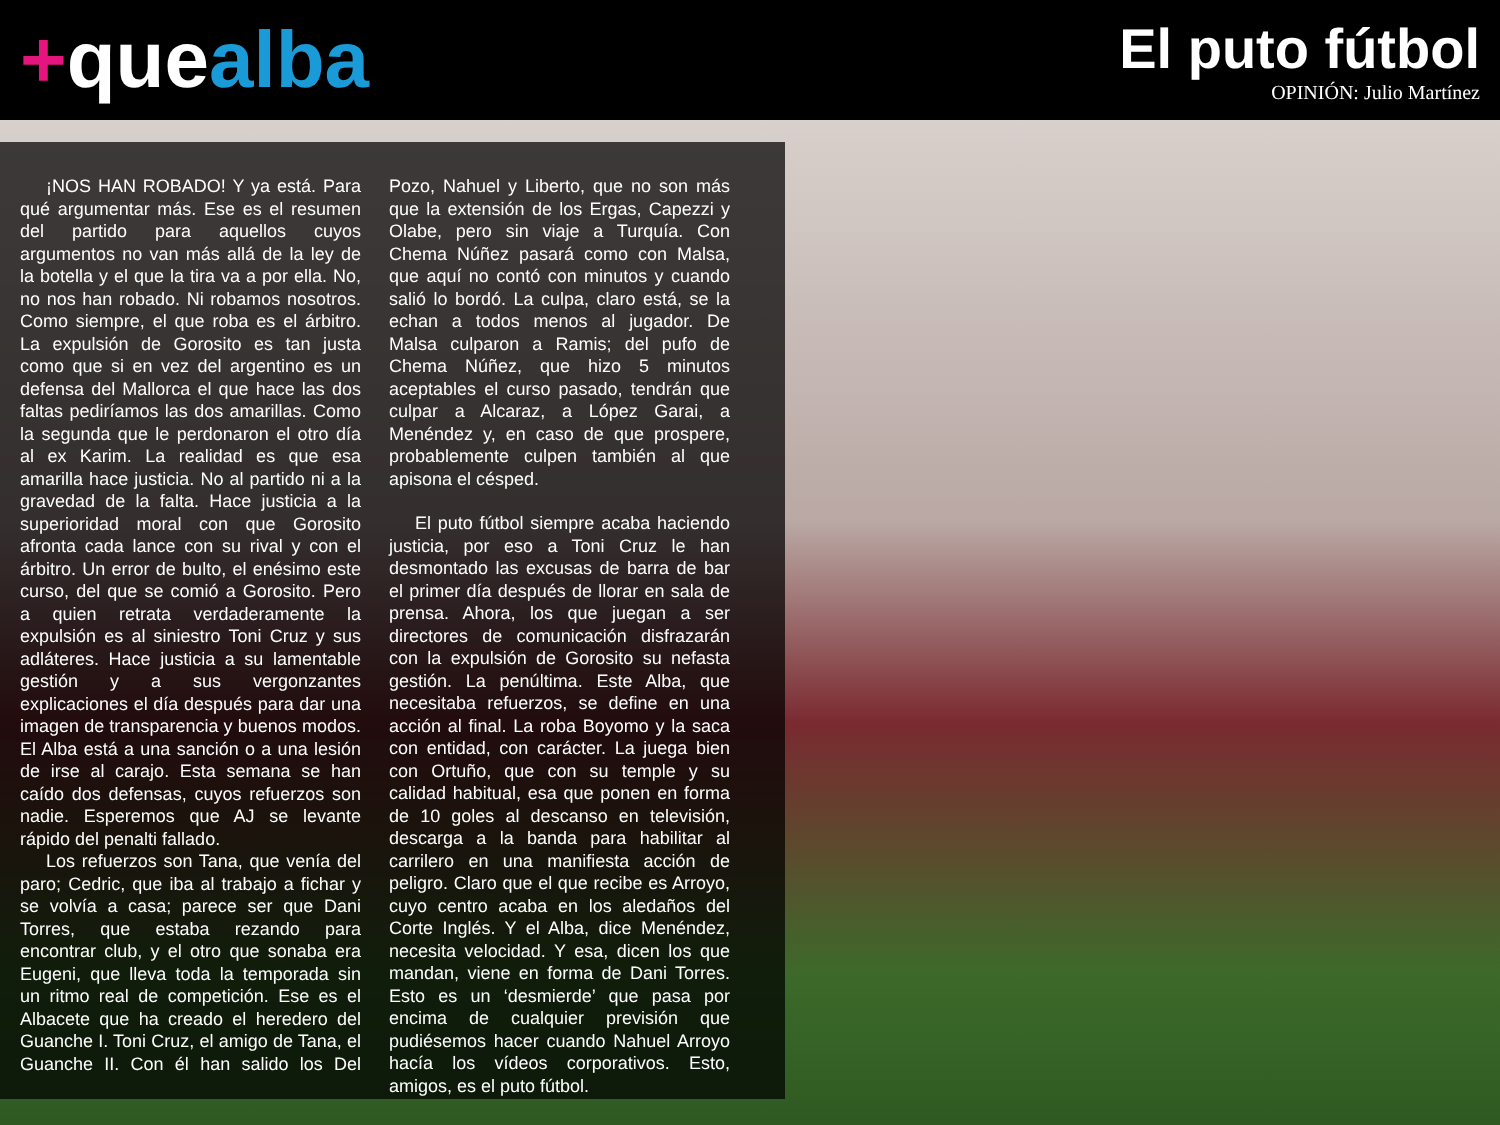+quealba
El puto fútbol
OPINIÓN: Julio Martínez
¡NOS HAN ROBADO! Y ya está. Para qué argumentar más. Ese es el resumen del partido para aquellos cuyos argumentos no van más allá de la ley de la botella y el que la tira va a por ella. No, no nos han robado. Ni robamos nosotros. Como siempre, el que roba es el árbitro. La expulsión de Gorosito es tan justa como que si en vez del argentino es un defensa del Mallorca el que hace las dos faltas pediríamos las dos amarillas. Como la segunda que le perdonaron el otro día al ex Karim. La realidad es que esa amarilla hace justicia. No al partido ni a la gravedad de la falta. Hace justicia a la superioridad moral con que Gorosito afronta cada lance con su rival y con el árbitro. Un error de bulto, el enésimo este curso, del que se comió a Gorosito. Pero a quien retrata verdaderamente la expulsión es al siniestro Toni Cruz y sus adláteres. Hace justicia a su lamentable gestión y a sus vergonzantes explicaciones el día después para dar una imagen de transparencia y buenos modos. El Alba está a una sanción o a una lesión de irse al carajo. Esta semana se han caído dos defensas, cuyos refuerzos son nadie. Esperemos que AJ se levante rápido del penalti fallado.
Los refuerzos son Tana, que venía del paro; Cedric, que iba al trabajo a fichar y se volvía a casa; parece ser que Dani Torres, que estaba rezando para encontrar club, y el otro que sonaba era Eugeni, que lleva toda la temporada sin un ritmo real de competición. Ese es el Albacete que ha creado el heredero del Guanche I. Toni Cruz, el amigo de Tana, el Guanche II. Con él han salido los Del Pozo, Nahuel y Liberto, que no son más que la extensión de los Ergas, Capezzi y Olabe, pero sin viaje a Turquía. Con Chema Núñez pasará como con Malsa, que aquí no contó con minutos y cuando salió lo bordó. La culpa, claro está, se la echan a todos menos al jugador. De Malsa culparon a Ramis; del pufo de Chema Núñez, que hizo 5 minutos aceptables el curso pasado, tendrán que culpar a Alcaraz, a López Garai, a Menéndez y, en caso de que prospere, probablemente culpen también al que apisona el césped.
El puto fútbol siempre acaba haciendo justicia, por eso a Toni Cruz le han desmontado las excusas de barra de bar el primer día después de llorar en sala de prensa. Ahora, los que juegan a ser directores de comunicación disfrazarán con la expulsión de Gorosito su nefasta gestión. La penúltima. Este Alba, que necesitaba refuerzos, se define en una acción al final. La roba Boyomo y la saca con entidad, con carácter. La juega bien con Ortuño, que con su temple y su calidad habitual, esa que ponen en forma de 10 goles al descanso en televisión, descarga a la banda para habilitar al carrilero en una manifiesta acción de peligro. Claro que el que recibe es Arroyo, cuyo centro acaba en los aledaños del Corte Inglés. Y el Alba, dice Menéndez, necesita velocidad. Y esa, dicen los que mandan, viene en forma de Dani Torres. Esto es un ‘desmierde’ que pasa por encima de cualquier previsión que pudiésemos hacer cuando Nahuel Arroyo hacía los vídeos corporativos. Esto, amigos, es el puto fútbol.